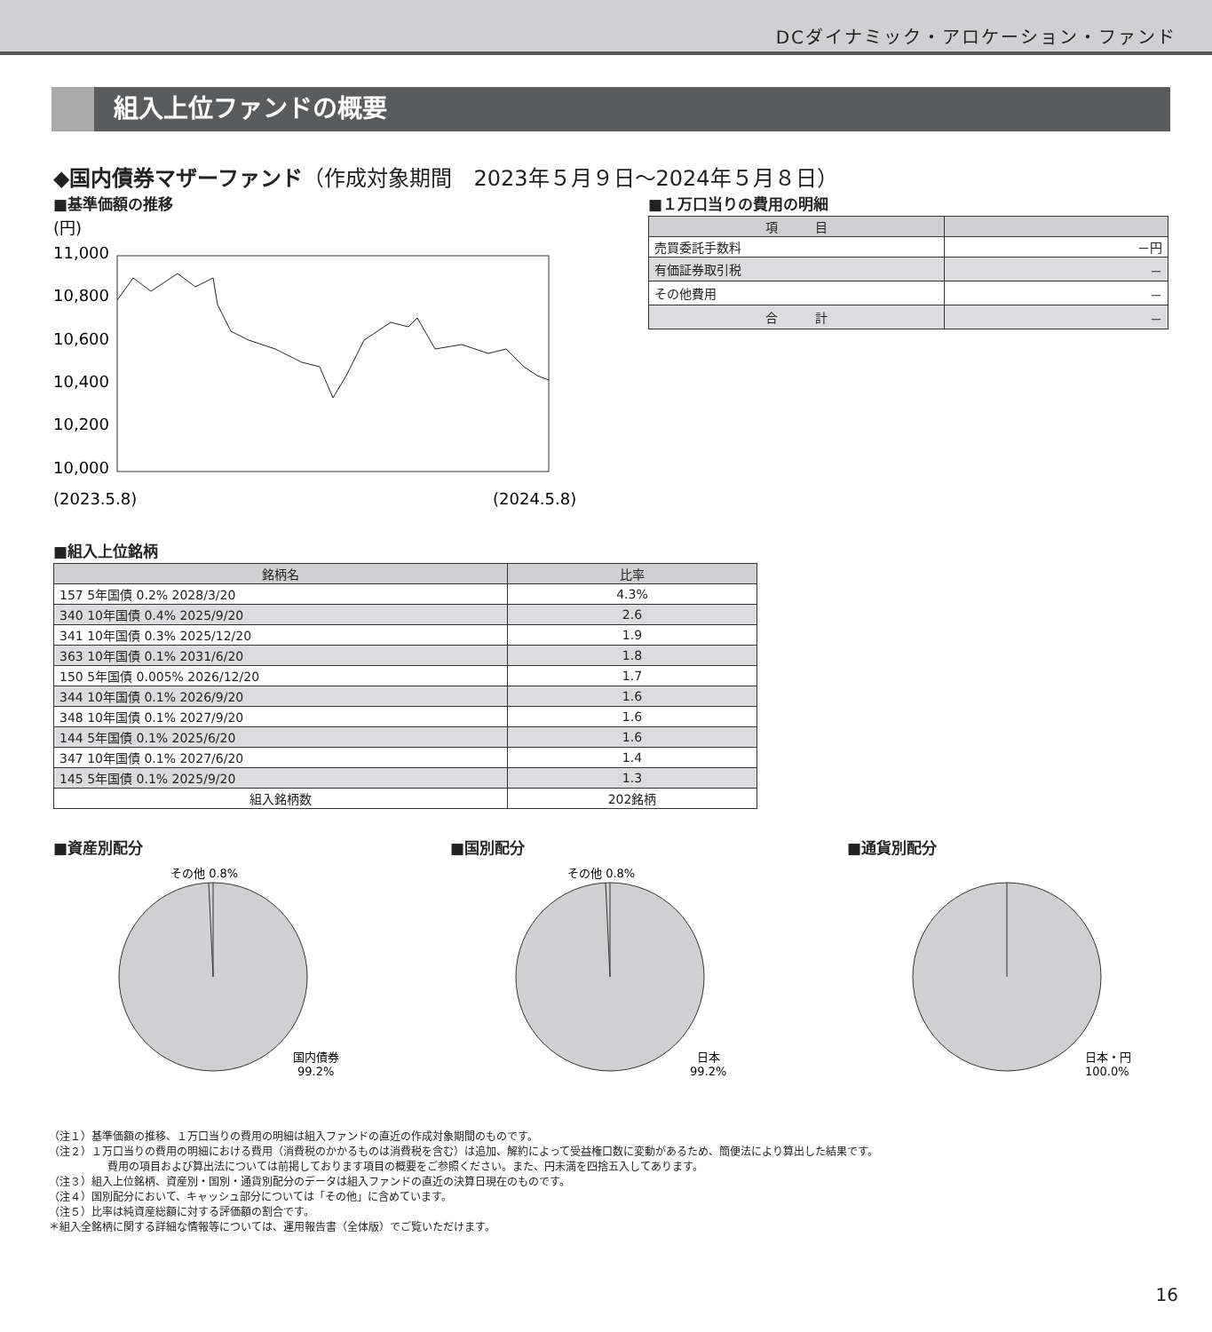DCダイナミック・アロケーション・ファンド
組入上位ファンドの概要
◆国内債券マザーファンド（作成対象期間　2023年５月９日～2024年５月８日）
■基準価額の推移
(円)
11,000
10,800
10,600
10,400
10,200
10,000
(2023.5.8)
(2024.5.8)
■１万口当りの費用の明細
| 項 目 | |
| --- | --- |
| 売買委託手数料 | －円 |
| 有価証券取引税 | － |
| その他費用 | － |
| 合 計 | － |
■組入上位銘柄
| 銘柄名 | 比率 |
| --- | --- |
| 157 5年国債 0.2% 2028/3/20 | 4.3% |
| 340 10年国債 0.4% 2025/9/20 | 2.6 |
| 341 10年国債 0.3% 2025/12/20 | 1.9 |
| 363 10年国債 0.1% 2031/6/20 | 1.8 |
| 150 5年国債 0.005% 2026/12/20 | 1.7 |
| 344 10年国債 0.1% 2026/9/20 | 1.6 |
| 348 10年国債 0.1% 2027/9/20 | 1.6 |
| 144 5年国債 0.1% 2025/6/20 | 1.6 |
| 347 10年国債 0.1% 2027/6/20 | 1.4 |
| 145 5年国債 0.1% 2025/9/20 | 1.3 |
| 組入銘柄数 | 202銘柄 |
■資産別配分
その他 0.8%
国内債券
99.2%
■国別配分
その他 0.8%
日本
99.2%
■通貨別配分
日本・円
100.0%
（注１）基準価額の推移、１万口当りの費用の明細は組入ファンドの直近の作成対象期間のものです。
（注２）１万口当りの費用の明細における費用（消費税のかかるものは消費税を含む）は追加、解約によって受益権口数に変動があるため、簡便法により算出した結果です。
費用の項目および算出法については前掲しております項目の概要をご参照ください。また、円未満を四捨五入してあります。
（注３）組入上位銘柄、資産別・国別・通貨別配分のデータは組入ファンドの直近の決算日現在のものです。
（注４）国別配分において、キャッシュ部分については「その他」に含めています。
（注５）比率は純資産総額に対する評価額の割合です。
＊組入全銘柄に関する詳細な情報等については、運用報告書（全体版）でご覧いただけます。
16